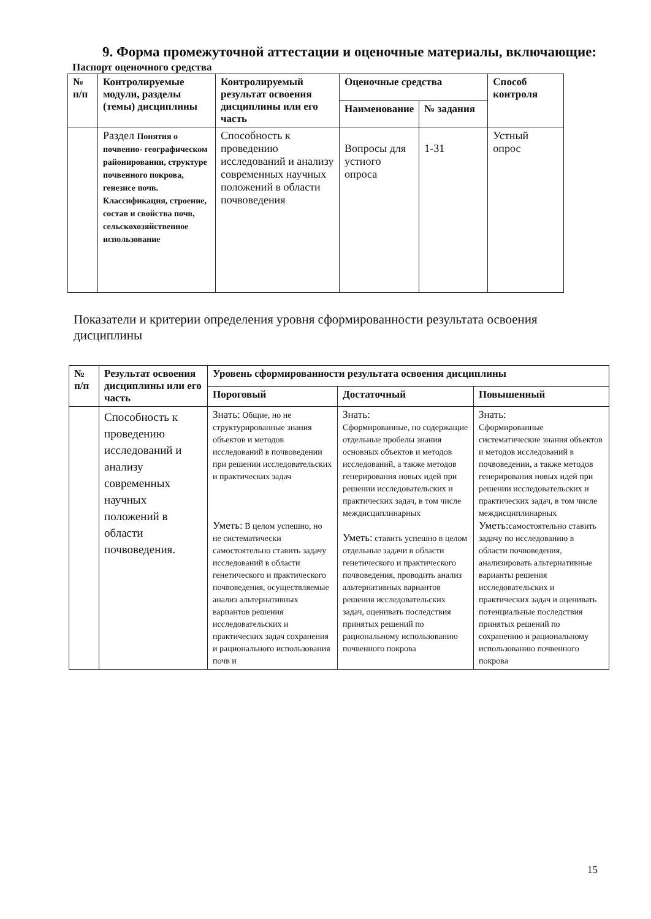9. Форма промежуточной аттестации и оценочные материалы, включающие:
Паспорт оценочного средства
| № п/п | Контролируемые модули, разделы (темы) дисциплины | Контролируемый результат освоения дисциплины или его часть | Оценочные средства | | Способ контроля |
| --- | --- | --- | --- | --- | --- |
| | | | Наименование | № задания | |
| | Раздел Понятия о почвенно- географическом районировании, структуре почвенного покрова, генезисе почв. Классификация, строение, состав и свойства почв, сельскохозяйственное использование | Способность к проведению исследований и анализу современных научных положений в области почвоведения | Вопросы для устного опроса | 1-31 | Устный опрос |
Показатели и критерии определения уровня сформированности результата освоения дисциплины
| № п/п | Результат освоения дисциплины или его часть | Уровень сформированности результата освоения дисциплины | | |
| --- | --- | --- | --- | --- |
| | | Пороговый | Достаточный | Повышенный |
| | Способность к проведению исследований и анализу современных научных положений в области почвоведения. | Знать: Общие, но не структурированные знания объектов и методов исследований в почвоведении при решении исследовательских и практических задач Уметь: В целом успешно, но не систематически самостоятельно ставить задачу исследований в области генетического и практического почвоведения, осуществляемые анализ альтернативных вариантов решения исследовательских и практических задач сохранения и рационального использования почв и | Знать: Сформированные, но содержащие отдельные пробелы знания основных объектов и методов исследований, а также методов генерирования новых идей при решении исследовательских и практических задач, в том числе междисциплинарных Уметь: ставить успешно в целом отдельные задачи в области генетического и практического почвоведения, проводить анализ альтернативных вариантов решения исследовательских задач, оценивать последствия принятых решений по рациональному использованию почвенного покрова | Знать: Сформированные систематические знания объектов и методов исследований в почвоведении, а также методов генерирования новых идей при решении исследовательских и практических задач, в том числе междисциплинарных Уметь: самостоятельно ставить задачу по исследованию в области почвоведения, анализировать альтернативные варианты решения исследовательских и практических задач и оценивать потенциальные последствия принятых решений по сохранению и рациональному использованию почвенного покрова |
15